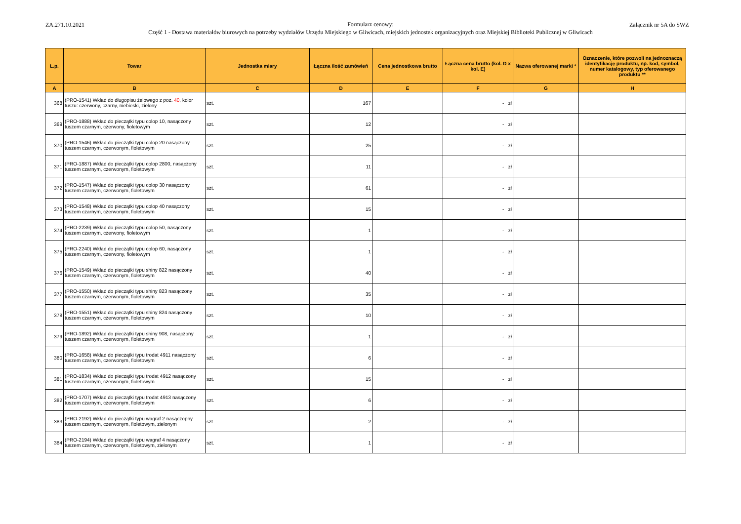ZA.271.10.2021
Formularz cenowy:
Część 1 - Dostawa materiałów biurowych na potrzeby wydziałów Urzędu Miejskiego w Gliwicach, miejskich jednostek organizacyjnych oraz Miejskiej Biblioteki Publicznej w Gliwicach
Załącznik nr 5A do SWZ
| L.p. | Towar | Jednostka miary | Łączna ilość zamówień | Cena jednostkowa brutto | Łączna cena brutto (kol. D x kol. E) | Nazwa oferowanej marki * | Oznaczenie, które pozwoli na jednoznaczą identyfikację produktu, np. kod, symbol, numer katalogowy, typ oferowanego produktu ** |
| --- | --- | --- | --- | --- | --- | --- | --- |
| A | B | C | D | E | F | G | H |
| 368 | (PRO-1541) Wkład do długopisu żelowego z poz. 40 , kolor tuszu: czerwony, czarny, niebieski, zielony | szt. | 167 | | - zł | | |
| 369 | (PRO-1888) Wkład do pieczątki typu colop 10, nasączony tuszem czarnym, czerwony, fioletowym | szt. | 12 | | - zł | | |
| 370 | (PRO-1546) Wkład do pieczątki typu colop 20 nasączony tuszem czarnym, czerwonym, fioletowym | szt. | 25 | | - zł | | |
| 371 | (PRO-1887) Wkład do pieczątki typu colop 2800, nasączony tuszem czarnym, czerwonym, fioletowym | szt. | 11 | | - zł | | |
| 372 | (PRO-1547) Wkład do pieczątki typu colop 30 nasączony tuszem czarnym, czerwonym, fioletowym | szt. | 61 | | - zł | | |
| 373 | (PRO-1548) Wkład do pieczątki typu colop 40 nasączony tuszem czarnym, czerwonym, fioletowym | szt. | 15 | | - zł | | |
| 374 | (PRO-2239) Wkład do pieczątki typu colop 50, nasączony tuszem czarnym, czerwony, fioletowym | szt. | 1 | | - zł | | |
| 375 | (PRO-2240) Wkład do pieczątki typu colop 60, nasączony tuszem czarnym, czerwony, fioletowym | szt. | 1 | | - zł | | |
| 376 | (PRO-1549) Wkład do pieczątki typu shiny 822 nasączony tuszem czarnym, czerwonym, fioletowym | szt. | 40 | | - zł | | |
| 377 | (PRO-1550) Wkład do pieczątki typu shiny 823 nasączony tuszem czarnym, czerwonym, fioletowym | szt. | 35 | | - zł | | |
| 378 | (PRO-1551) Wkład do pieczątki typu shiny 824 nasączony tuszem czarnym, czerwonym, fioletowym | szt. | 10 | | - zł | | |
| 379 | (PRO-1892) Wkład do pieczątki typu shiny 908, nasączony tuszem czarnym, czerwonym, fioletowym | szt. | 1 | | - zł | | |
| 380 | (PRO-1658) Wkład do pieczątki typu trodat 4911 nasączony tuszem czarnym, czerwonym, fioletowym | szt. | 6 | | - zł | | |
| 381 | (PRO-1834) Wkład do pieczątki typu trodat 4912 nasączony tuszem czarnym, czerwonym, fioletowym | szt. | 15 | | - zł | | |
| 382 | (PRO-1707) Wkład do pieczątki typu trodat 4913 nasączony tuszem czarnym, czerwonym, fioletowym | szt. | 6 | | - zł | | |
| 383 | (PRO-2192) Wkład do pieczątki typu wagraf 2 nasączopny tuszem czarnym, czerwonym, fioletowym, zielonym | szt. | 2 | | - zł | | |
| 384 | (PRO-2194) Wkład do pieczątki typu wagraf 4 nasączony tuszem czarnym, czerwonym, fioletowym, zielonym | szt. | 1 | | - zł | | |